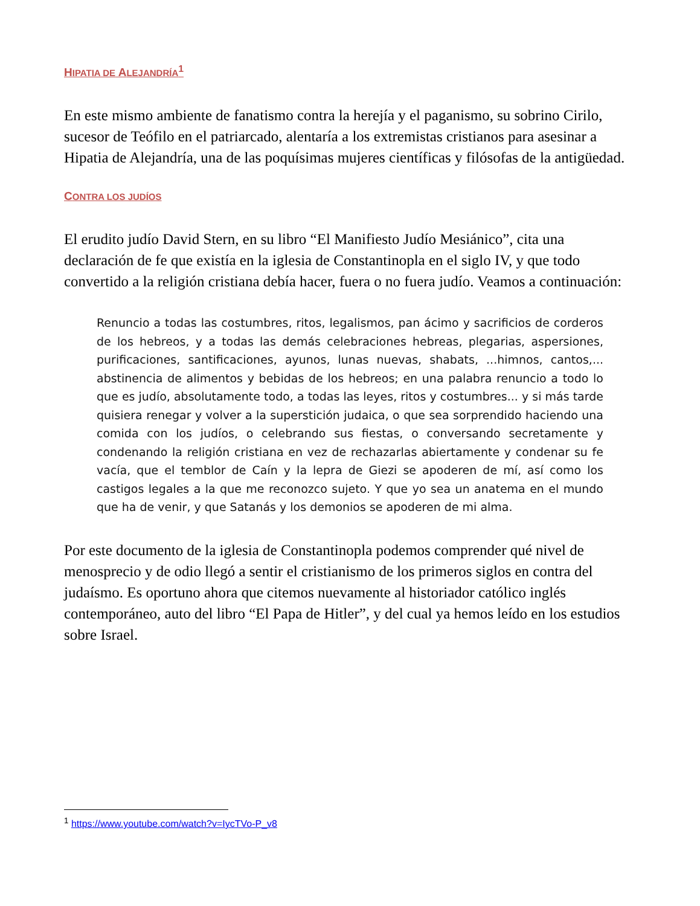HIPATIA DE ALEJANDRÍA<sup>1</sup>
En este mismo ambiente de fanatismo contra la herejía y el paganismo, su sobrino Cirilo, sucesor de Teófilo en el patriarcado, alentaría a los extremistas cristianos para asesinar a Hipatia de Alejandría, una de las poquísimas mujeres científicas y filósofas de la antigüedad.
CONTRA LOS JUDÍOS
El erudito judío David Stern, en su libro “El Manifiesto Judío Mesiánico”, cita una declaración de fe que existía en la iglesia de Constantinopla en el siglo IV, y que todo convertido a la religión cristiana debía hacer, fuera o no fuera judío. Veamos a continuación:
Renuncio a todas las costumbres, ritos, legalismos, pan ácimo y sacrificios de corderos de los hebreos, y a todas las demás celebraciones hebreas, plegarias, aspersiones, purificaciones, santificaciones, ayunos, lunas nuevas, shabats, ...himnos, cantos,... abstinencia de alimentos y bebidas de los hebreos; en una palabra renuncio a todo lo que es judío, absolutamente todo, a todas las leyes, ritos y costumbres... y si más tarde quisiera renegar y volver a la superstición judaica, o que sea sorprendido haciendo una comida con los judíos, o celebrando sus fiestas, o conversando secretamente y condenando la religión cristiana en vez de rechazarlas abiertamente y condenar su fe vacía, que el temblor de Caín y la lepra de Giezi se apoderen de mí, así como los castigos legales a la que me reconozco sujeto. Y que yo sea un anatema en el mundo que ha de venir, y que Satanás y los demonios se apoderen de mi alma.
Por este documento de la iglesia de Constantinopla podemos comprender qué nivel de menosprecio y de odio llegó a sentir el cristianismo de los primeros siglos en contra del judaísmo. Es oportuno ahora que citemos nuevamente al historiador católico inglés contemporáneo, auto del libro “El Papa de Hitler”, y del cual ya hemos leído en los estudios sobre Israel.
<sup>1</sup> https://www.youtube.com/watch?v=IycTVo-P_v8